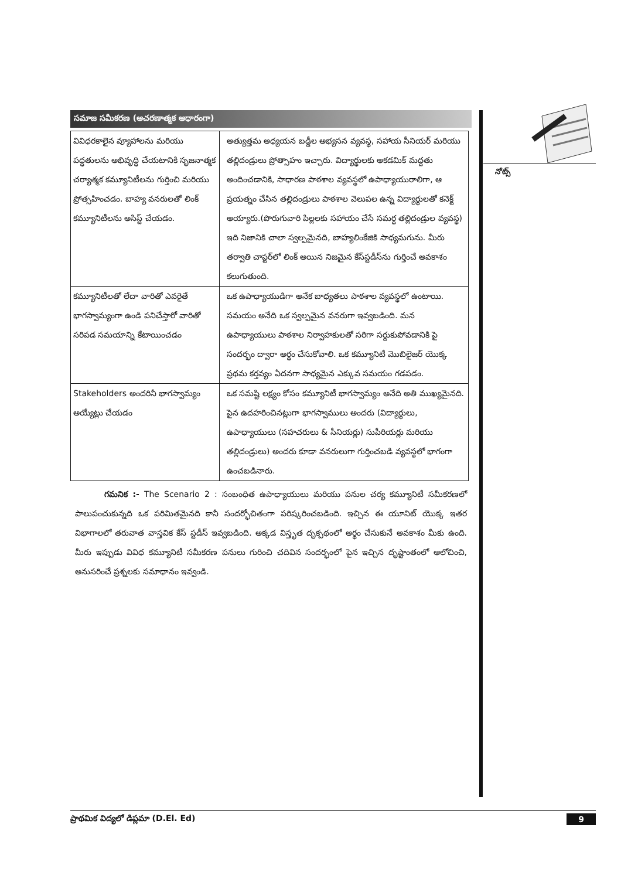సమాజ సమీకరణ (ఆచరణాత్మక ఆధారంగా)
| వివిధరకాలైన వ్యూహాలను మరియు పద్ధతులను అభివృద్ధి చేయటానికి సృజనాత్మక చర్యాత్మక కమ్యూనిటీలను గుర్తించి మరియు ప్రోత్సహించడం. బాహ్య వనరులతో లింక్ కమ్యూనిటీలను అసిస్ట్ చేయడం. | అత్యుత్తమ అధ్యయన బడ్డీల అభ్యసన వ్యవస్థ, సహాయ సీనియర్ మరియు తల్లిదండ్రులు ప్రోత్సాహం ఇచ్చారు. విద్యార్థులకు అకడమిక్ మద్దతు అందించడానికి, సాధారణ పాఠశాల వ్యవస్థలో ఉపాధ్యాయురాలిగా, ఆ ప్రయత్నం చేసిన తల్లిదండ్రులు పాఠశాల వెలుపల ఉన్న విద్యార్థులతో కనెక్ట్ అయ్యారు.(పొరుగువారి పిల్లలకు సహాయం చేసే సమర్ధ తల్లిదండ్రుల వ్యవస్థ) ఇది నిజానికి చాలా స్వల్పమైనది, బాహ్యలింకేజికి సాధ్యమగును. మీరు తర్వాతి చాప్టర్‌లో లింక్ అయిన నిజమైన కేస్‌స్టడీస్‌ను గుర్తించే అవకాశం కలుగుతుంది. |
| కమ్యూనిటీలతో లేదా వారితో ఎవరైతే భాగస్వామ్యంగా ఉండి పనిచేస్తారో వారితో సరిపడ సమయాన్ని కేటాయించడం | ఒక ఉపాధ్యాయుడిగా అనేక బాధ్యతలు పాఠశాల వ్యవస్థలో ఉంటాయి. సమయం అనేది ఒక స్వల్పమైన వనరుగా ఇవ్వబడింది. మన ఉపాధ్యాయులు పాఠశాల నిర్వాహకులతో సరిగా సర్దుకుపోవడానికి పై సందర్భం ద్వారా అర్థం చేసుకోవాలి. ఒక కమ్యూనిటీ మొబిలైజర్ యొక్క ప్రథమ కర్తవ్యం ఏదనగా సాధ్యమైన ఎక్కువ సమయం గడపడం. |
| Stakeholders అందరినీ భాగస్వామ్యం అయ్యేట్లు చేయడం | ఒక సమష్టి లక్ష్యం కోసం కమ్యూనిటీ భాగస్వామ్యం అనేది అతి ముఖ్యమైనది. పైన ఉదహరించినట్లుగా భాగస్వాములు అందరు (విద్యార్థులు, ఉపాధ్యాయులు (సహచరులు & సీనియర్లు) సుపీరియర్లు మరియు తల్లిదండ్రులు) అందరు కూడా వనరులుగా గుర్తించబడి వ్యవస్థలో భాగంగా ఉంచబడినారు. |
గమనిక :- The Scenario 2 : సంబంధిత ఉపాధ్యాయులు మరియు పనుల చర్య కమ్యూనిటీ సమీకరణలో పాలుపంచుకున్నది ఒక పరిమితమైనది కానీ సందర్భోచితంగా పరిష్కరించబడింది. ఇచ్చిన ఈ యూనిట్ యొక్క ఇతర విభాగాలలో తరువాత వాస్తవిక కేస్ స్టడీస్ ఇవ్వబడింది. అక్కడ విస్తృత దృక్పథంలో అర్థం చేసుకునే అవకాశం మీకు ఉంది. మీరు ఇప్పుడు వివిధ కమ్యూనిటీ సమీకరణ పనులు గురించి చదివిన సందర్భంలో పైన ఇచ్చిన దృష్టాంతంలో ఆలోచించి, అనుసరించే ప్రశ్నలకు సమాధానం ఇవ్వండి.
నోట్స్
ప్రాథమిక విద్యలో డిప్లమా (D.El. Ed) 9